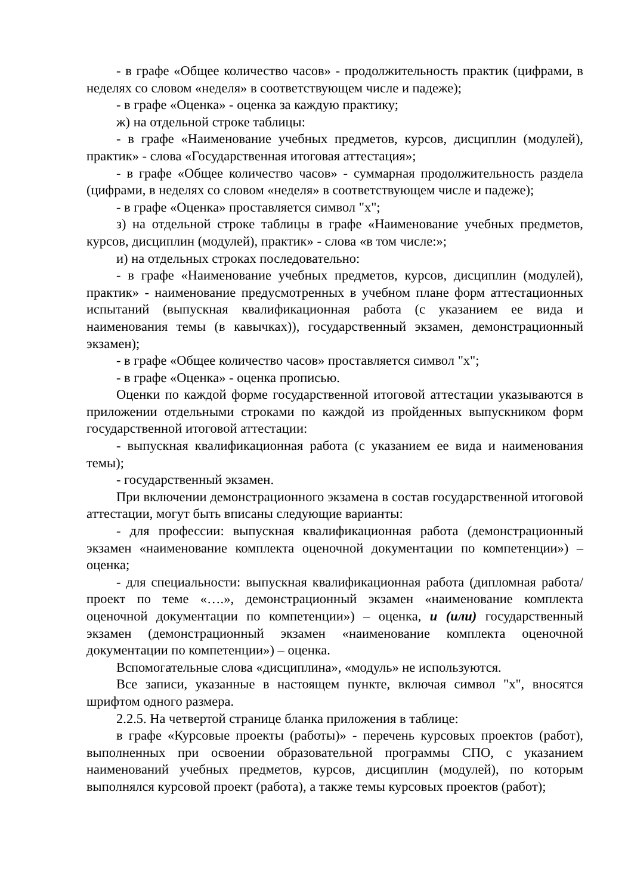- в графе «Общее количество часов» - продолжительность практик (цифрами, в неделях со словом «неделя» в соответствующем числе и падеже);
- в графе «Оценка» - оценка за каждую практику;
ж) на отдельной строке таблицы:
- в графе «Наименование учебных предметов, курсов, дисциплин (модулей), практик» - слова «Государственная итоговая аттестация»;
- в графе «Общее количество часов» - суммарная продолжительность раздела (цифрами, в неделях со словом «неделя» в соответствующем числе и падеже);
- в графе «Оценка» проставляется символ "х";
з) на отдельной строке таблицы в графе «Наименование учебных предметов, курсов, дисциплин (модулей), практик» - слова «в том числе:»;
и) на отдельных строках последовательно:
- в графе «Наименование учебных предметов, курсов, дисциплин (модулей), практик» - наименование предусмотренных в учебном плане форм аттестационных испытаний (выпускная квалификационная работа (с указанием ее вида и наименования темы (в кавычках)), государственный экзамен, демонстрационный экзамен);
- в графе «Общее количество часов» проставляется символ "х";
- в графе «Оценка» - оценка прописью.
Оценки по каждой форме государственной итоговой аттестации указываются в приложении отдельными строками по каждой из пройденных выпускником форм государственной итоговой аттестации:
- выпускная квалификационная работа (с указанием ее вида и наименования темы);
- государственный экзамен.
При включении демонстрационного экзамена в состав государственной итоговой аттестации, могут быть вписаны следующие варианты:
- для профессии: выпускная квалификационная работа (демонстрационный экзамен «наименование комплекта оценочной документации по компетенции») – оценка;
- для специальности: выпускная квалификационная работа (дипломная работа/проект по теме «….», демонстрационный экзамен «наименование комплекта оценочной документации по компетенции») – оценка, и (или) государственный экзамен (демонстрационный экзамен «наименование комплекта оценочной документации по компетенции») – оценка.
Вспомогательные слова «дисциплина», «модуль» не используются.
Все записи, указанные в настоящем пункте, включая символ "х", вносятся шрифтом одного размера.
2.2.5. На четвертой странице бланка приложения в таблице:
в графе «Курсовые проекты (работы)» - перечень курсовых проектов (работ), выполненных при освоении образовательной программы СПО, с указанием наименований учебных предметов, курсов, дисциплин (модулей), по которым выполнялся курсовой проект (работа), а также темы курсовых проектов (работ);